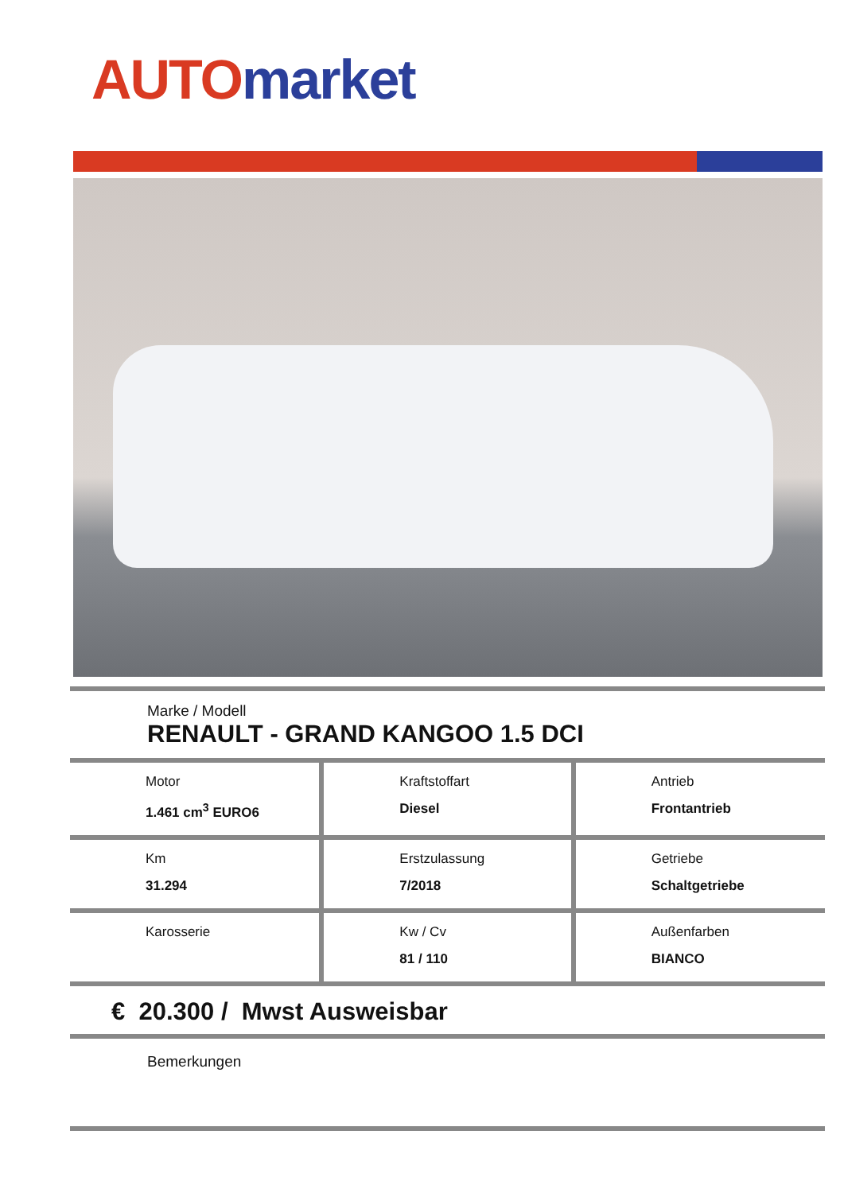AUTO market
Marke / Modell
RENAULT - GRAND KANGOO 1.5 DCI
| Motor 1.461 cm<sup>3</sup> EURO6 | Kraftstoffart Diesel | Antrieb Frontantrieb |
| Km 31.294 | Erstzulassung 7/2018 | Getriebe Schaltgetriebe |
| Karosserie | Kw / Cv 81 / 110 | Außenfarben BIANCO |
€ 20.300 / Mwst Ausweisbar
Bemerkungen